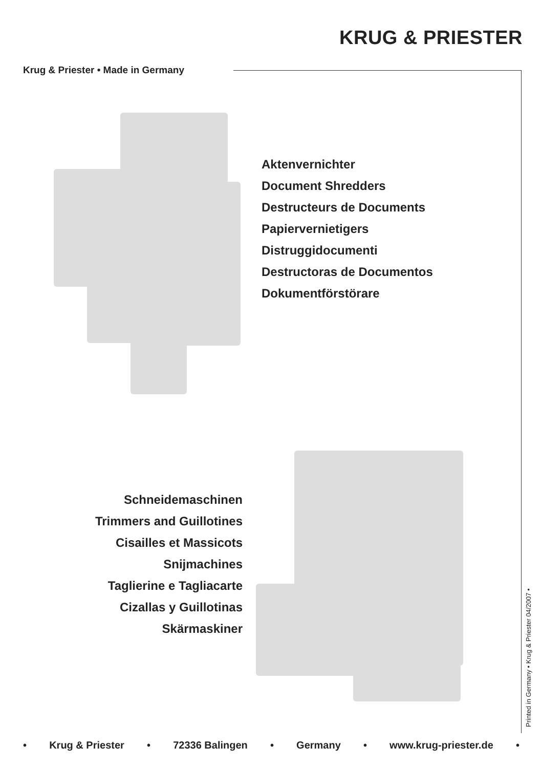KRUG & PRIESTER
Krug & Priester • Made in Germany
Aktenvernichter
Document Shredders
Destructeurs de Documents
Papiervernietigers
Distruggidocumenti
Destructoras de Documentos
Dokumentförstörare
Schneidemaschinen
Trimmers and Guillotines
Cisailles et Massicots
Snijmachines
Taglierine e Tagliacarte
Cizallas y Guillotinas
Skärmaskiner
Printed in Germany • Krug & Priester 04/2007 •
• Krug & Priester • 72336 Balingen • Germany • www.krug-priester.de •